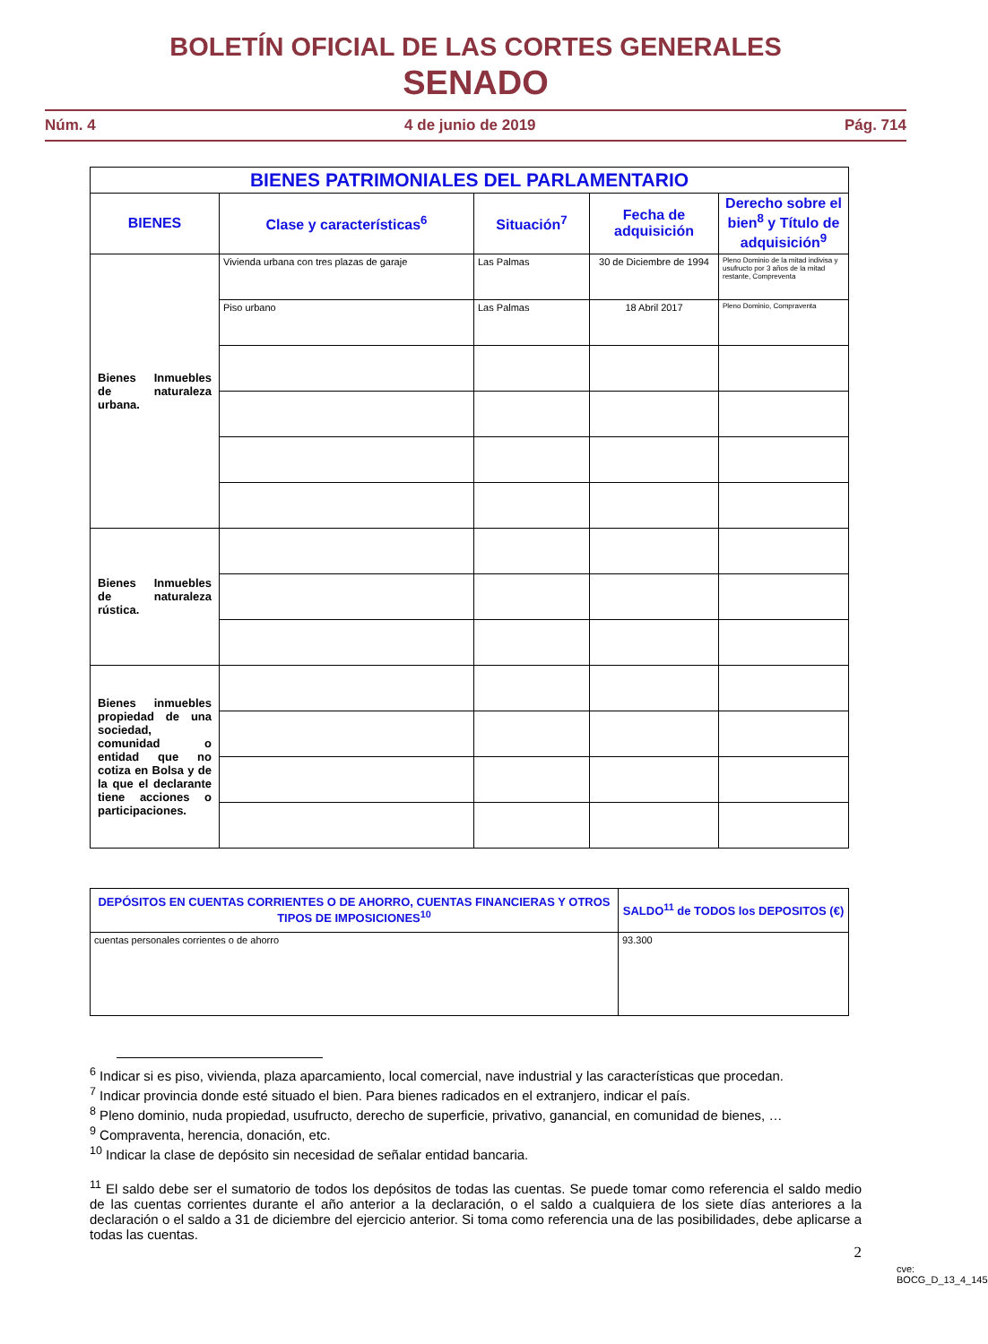BOLETÍN OFICIAL DE LAS CORTES GENERALES
SENADO
Núm. 4 4 de junio de 2019 Pág. 714
| BIENES PATRIMONIALES DEL PARLAMENTARIO | | | | |
| --- | --- | --- | --- | --- |
| BIENES | Clase y características<sup>6</sup> | Situación<sup>7</sup> | Fecha de adquisición | Derecho sobre el bien<sup>8</sup> y Título de adquisición<sup>9</sup> |
| Bienes Inmuebles de naturaleza urbana. | Vivienda urbana con tres plazas de garaje | Las Palmas | 30 de Diciembre de 1994 | Pleno Dominio de la mitad indivisa y usufructo por 3 años de la mitad restante, Compreventa |
| | Piso urbano | Las Palmas | 18 Abril 2017 | Pleno Dominio, Compraventa |
| Bienes Inmuebles de naturaleza rústica. | | | | |
| Bienes inmuebles propiedad de una sociedad, comunidad o entidad que no cotiza en Bolsa y de la que el declarante tiene acciones o participaciones. | | | | |
| DEPÓSITOS EN CUENTAS CORRIENTES O DE AHORRO, CUENTAS FINANCIERAS Y OTROS TIPOS DE IMPOSICIONES<sup>10</sup> | SALDO<sup>11</sup> de TODOS los DEPOSITOS (€) |
| --- | --- |
| cuentas personales corrientes o de ahorro | 93.300 |
<sup>6</sup> Indicar si es piso, vivienda, plaza aparcamiento, local comercial, nave industrial y las características que procedan.
<sup>7</sup> Indicar provincia donde esté situado el bien. Para bienes radicados en el extranjero, indicar el país.
<sup>8</sup> Pleno dominio, nuda propiedad, usufructo, derecho de superficie, privativo, ganancial, en comunidad de bienes, …
<sup>9</sup> Compraventa, herencia, donación, etc.
<sup>10</sup> Indicar la clase de depósito sin necesidad de señalar entidad bancaria.
<sup>11</sup> El saldo debe ser el sumatorio de todos los depósitos de todas las cuentas. Se puede tomar como referencia el saldo medio de las cuentas corrientes durante el año anterior a la declaración, o el saldo a cualquiera de los siete días anteriores a la declaración o el saldo a 31 de diciembre del ejercicio anterior. Si toma como referencia una de las posibilidades, debe aplicarse a todas las cuentas.
2
cve: BOCG_D_13_4_145